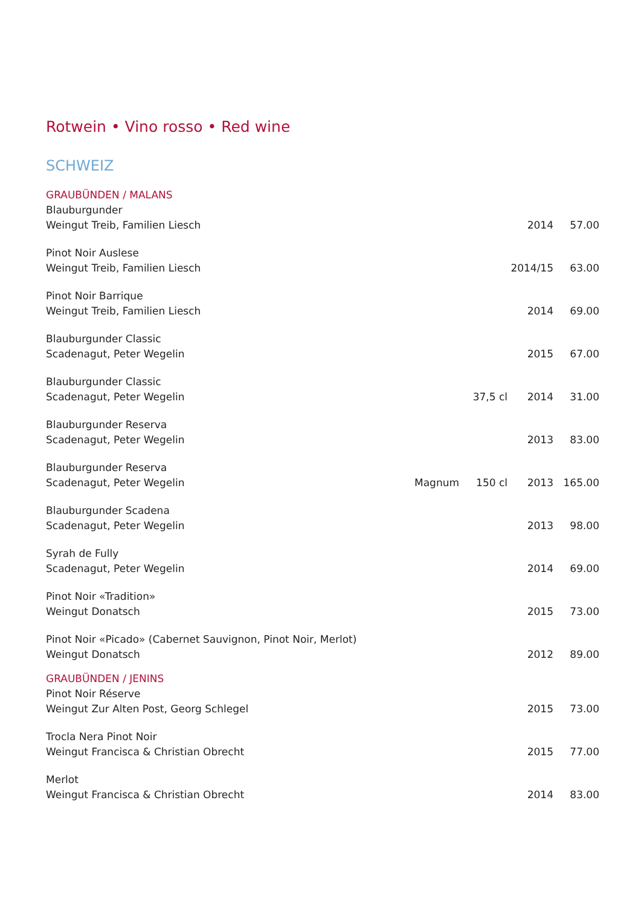Rotwein • Vino rosso • Red wine
SCHWEIZ
GRAUBÜNDEN / MALANS
| Blauburgunder | | | | |
| Weingut Treib, Familien Liesch | | | 2014 | 57.00 |
| Pinot Noir Auslese | | | | |
| Weingut Treib, Familien Liesch | | | 2014/15 | 63.00 |
| Pinot Noir Barrique | | | | |
| Weingut Treib, Familien Liesch | | | 2014 | 69.00 |
| Blauburgunder Classic | | | | |
| Scadenagut, Peter Wegelin | | | 2015 | 67.00 |
| Blauburgunder Classic | | | | |
| Scadenagut, Peter Wegelin | | 37,5 cl | 2014 | 31.00 |
| Blauburgunder Reserva | | | | |
| Scadenagut, Peter Wegelin | | | 2013 | 83.00 |
| Blauburgunder Reserva | | | | |
| Scadenagut, Peter Wegelin | Magnum | 150 cl | 2013 | 165.00 |
| Blauburgunder Scadena | | | | |
| Scadenagut, Peter Wegelin | | | 2013 | 98.00 |
| Syrah de Fully | | | | |
| Scadenagut, Peter Wegelin | | | 2014 | 69.00 |
| Pinot Noir «Tradition» | | | | |
| Weingut Donatsch | | | 2015 | 73.00 |
| Pinot Noir «Picado» (Cabernet Sauvignon, Pinot Noir, Merlot) | | | | |
| Weingut Donatsch | | | 2012 | 89.00 |
GRAUBÜNDEN / JENINS
| Pinot Noir Réserve | | | | |
| Weingut Zur Alten Post, Georg Schlegel | | | 2015 | 73.00 |
| Trocla Nera Pinot Noir | | | | |
| Weingut Francisca & Christian Obrecht | | | 2015 | 77.00 |
| Merlot | | | | |
| Weingut Francisca & Christian Obrecht | | | 2014 | 83.00 |